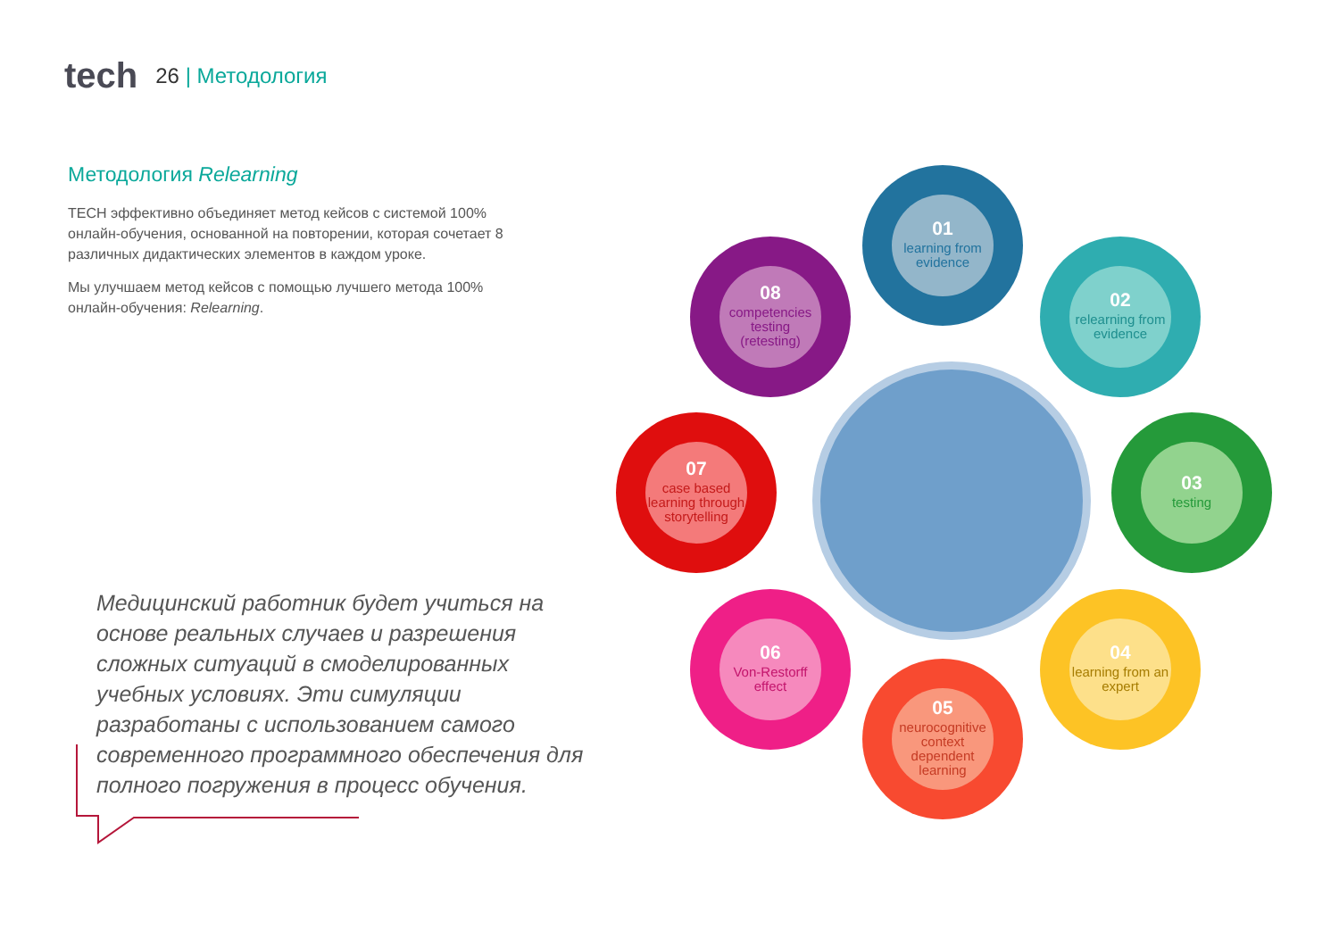tech
26 | Методология
Методология Relearning
TECH эффективно объединяет метод кейсов с системой 100% онлайн-обучения, основанной на повторении, которая сочетает 8 различных дидактических элементов в каждом уроке.
Мы улучшаем метод кейсов с помощью лучшего метода 100% онлайн-обучения: Relearning.
Медицинский работник будет учиться на основе реальных случаев и разрешения сложных ситуаций в смоделированных учебных условиях. Эти симуляции разработаны с использованием самого современного программного обеспечения для полного погружения в процесс обучения.
01
learning from evidence
02
relearning from evidence
03
testing
04
learning from an expert
05
neurocognitive context dependent learning
06
Von-Restorff effect
07
case based learning through storytelling
08
competencies testing (retesting)